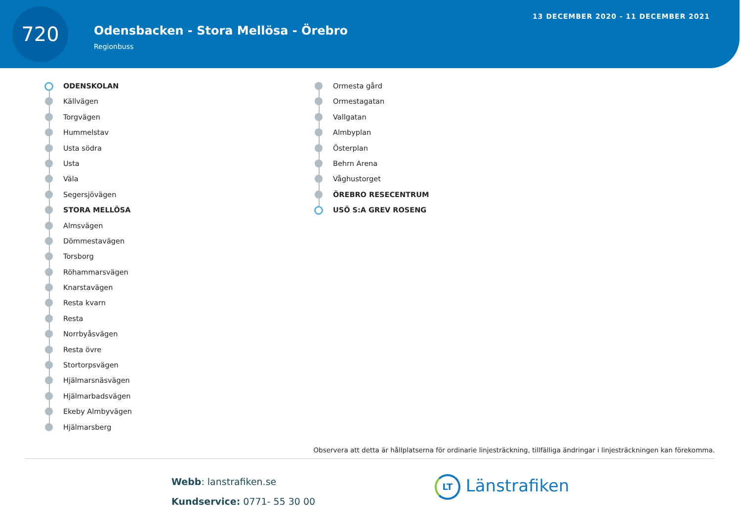720
Odensbacken - Stora Mellösa - Örebro
Regionbuss
13 DECEMBER 2020 - 11 DECEMBER 2021
ODENSKOLAN
Källvägen
Torgvägen
Hummelstav
Usta södra
Usta
Väla
Segersjövägen
STORA MELLÖSA
Almsvägen
Dömmestavägen
Torsborg
Röhammarsvägen
Knarstavägen
Resta kvarn
Resta
Norrbyåsvägen
Resta övre
Stortorpsvägen
Hjälmarsnäsvägen
Hjälmarbadsvägen
Ekeby Almbyvägen
Hjälmarsberg
Ormesta gård
Ormestagatan
Vallgatan
Almbyplan
Österplan
Behrn Arena
Våghustorget
ÖREBRO RESECENTRUM
USÖ S:A GREV ROSENG
Observera att detta är hållplatserna för ordinarie linjesträckning, tillfälliga ändringar i linjesträckningen kan förekomma.
Webb: lanstrafiken.se
Kundservice: 0771- 55 30 00
LT Länstrafiken